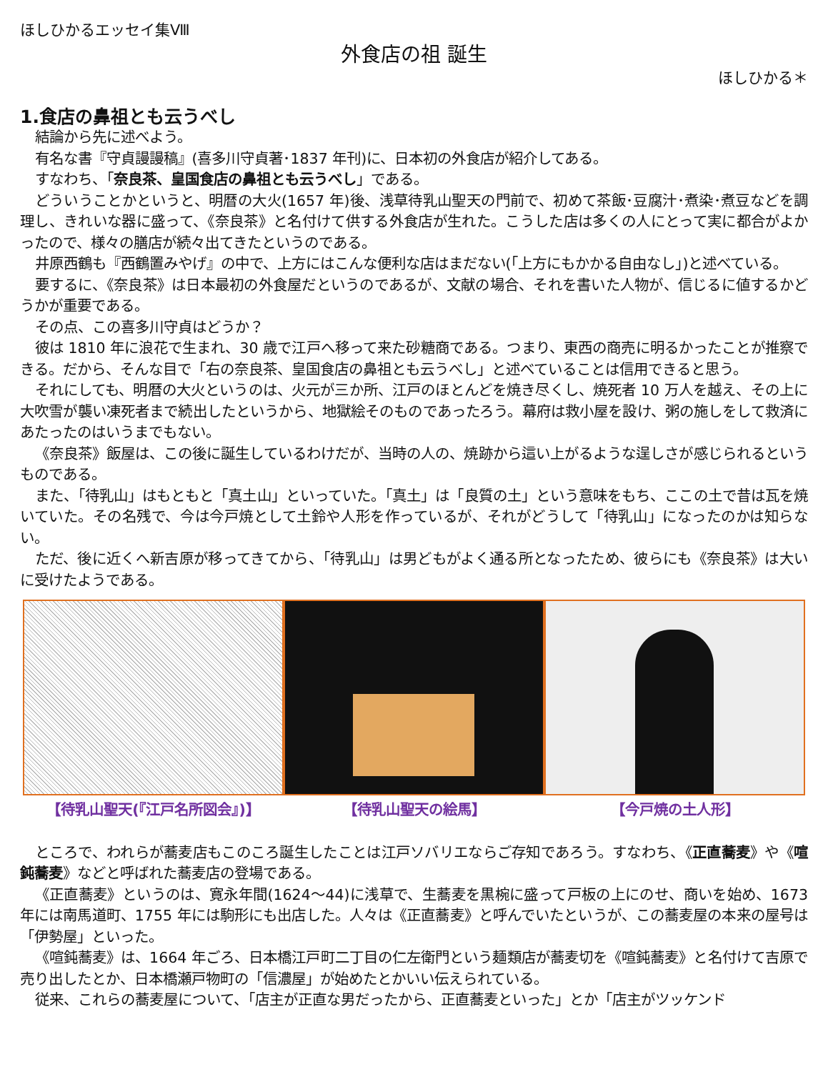ほしひかるエッセイ集Ⅷ
外食店の祖 誕生
ほしひかる＊
1.食店の鼻祖とも云うべし
結論から先に述べよう。
有名な書『守貞謾謾稿』(喜多川守貞著･1837 年刊)に、日本初の外食店が紹介してある。
すなわち、「奈良茶、皇国食店の鼻祖とも云うべし」である。
どういうことかというと、明暦の大火(1657 年)後、浅草待乳山聖天の門前で、初めて茶飯･豆腐汁･煮染･煮豆などを調理し、きれいな器に盛って、《奈良茶》と名付けて供する外食店が生れた。こうした店は多くの人にとって実に都合がよかったので、様々の膳店が続々出てきたというのである。
井原西鶴も『西鶴置みやげ』の中で、上方にはこんな便利な店はまだない(「上方にもかかる自由なし」)と述べている。
要するに、《奈良茶》は日本最初の外食屋だというのであるが、文献の場合、それを書いた人物が、信じるに値するかどうかが重要である。
その点、この喜多川守貞はどうか？
彼は 1810 年に浪花で生まれ、30 歳で江戸へ移って来た砂糖商である。つまり、東西の商売に明るかったことが推察できる。だから、そんな目で「右の奈良茶、皇国食店の鼻祖とも云うべし」と述べていることは信用できると思う。
それにしても、明暦の大火というのは、火元が三か所、江戸のほとんどを焼き尽くし、焼死者 10 万人を越え、その上に大吹雪が襲い凍死者まで続出したというから、地獄絵そのものであったろう。幕府は救小屋を設け、粥の施しをして救済にあたったのはいうまでもない。
《奈良茶》飯屋は、この後に誕生しているわけだが、当時の人の、焼跡から這い上がるような逞しさが感じられるというものである。
また、「待乳山」はもともと「真土山」といっていた。「真土」は「良質の土」という意味をもち、ここの土で昔は瓦を焼いていた。その名残で、今は今戸焼として土鈴や人形を作っているが、それがどうして「待乳山」になったのかは知らない。
ただ、後に近くへ新吉原が移ってきてから、「待乳山」は男どもがよく通る所となったため、彼らにも《奈良茶》は大いに受けたようである。
【待乳山聖天(『江戸名所図会』)】 【待乳山聖天の絵馬】 【今戸焼の土人形】
ところで、われらが蕎麦店もこのころ誕生したことは江戸ソバリエならご存知であろう。すなわち、《正直蕎麦》や《喧鈍蕎麦》などと呼ばれた蕎麦店の登場である。
《正直蕎麦》というのは、寛永年間(1624～44)に浅草で、生蕎麦を黒椀に盛って戸板の上にのせ、商いを始め、1673 年には南馬道町、1755 年には駒形にも出店した。人々は《正直蕎麦》と呼んでいたというが、この蕎麦屋の本来の屋号は「伊勢屋」といった。
《喧鈍蕎麦》は、1664 年ごろ、日本橋江戸町二丁目の仁左衛門という麺類店が蕎麦切を《喧鈍蕎麦》と名付けて吉原で売り出したとか、日本橋瀬戸物町の「信濃屋」が始めたとかいい伝えられている。
従来、これらの蕎麦屋について、「店主が正直な男だったから、正直蕎麦といった」とか「店主がツッケンド